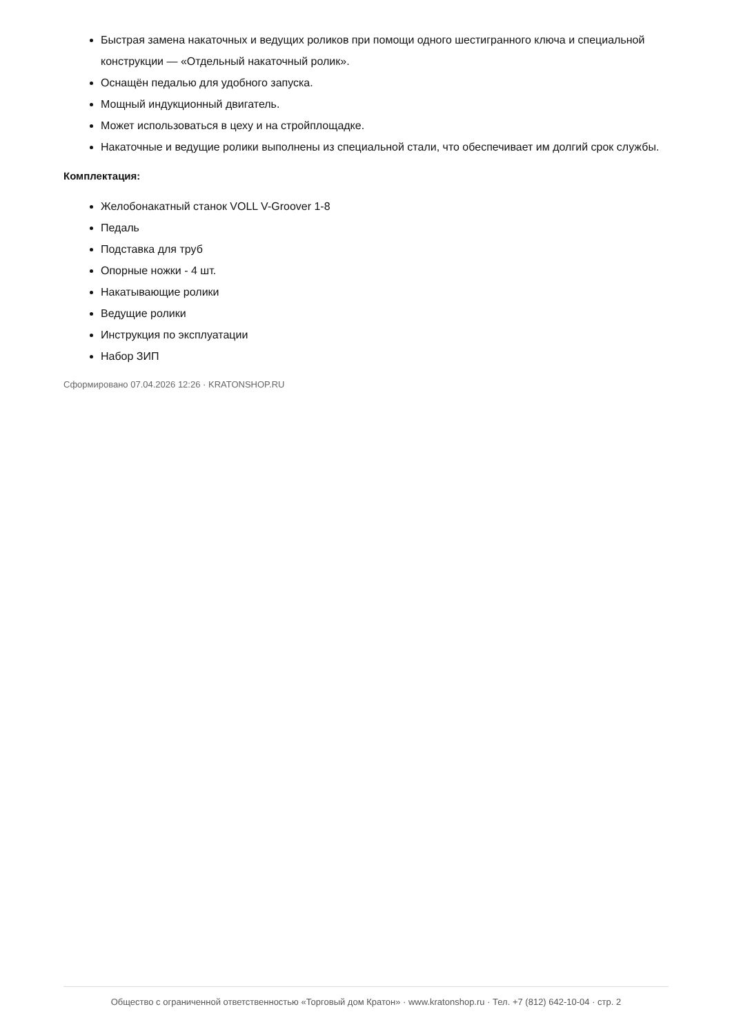Быстрая замена накаточных и ведущих роликов при помощи одного шестигранного ключа и специальной конструкции — «Отдельный накаточный ролик».
Оснащён педалью для удобного запуска.
Мощный индукционный двигатель.
Может использоваться в цеху и на стройплощадке.
Накаточные и ведущие ролики выполнены из специальной стали, что обеспечивает им долгий срок службы.
Комплектация:
Желобонакатный станок VOLL V-Groover 1-8
Педаль
Подставка для труб
Опорные ножки - 4 шт.
Накатывающие ролики
Ведущие ролики
Инструкция по эксплуатации
Набор ЗИП
Сформировано 07.04.2026 12:26 · KRATONSHOP.RU
Общество с ограниченной ответственностью «Торговый дом Кратон» · www.kratonshop.ru · Тел. +7 (812) 642-10-04 · стр. 2